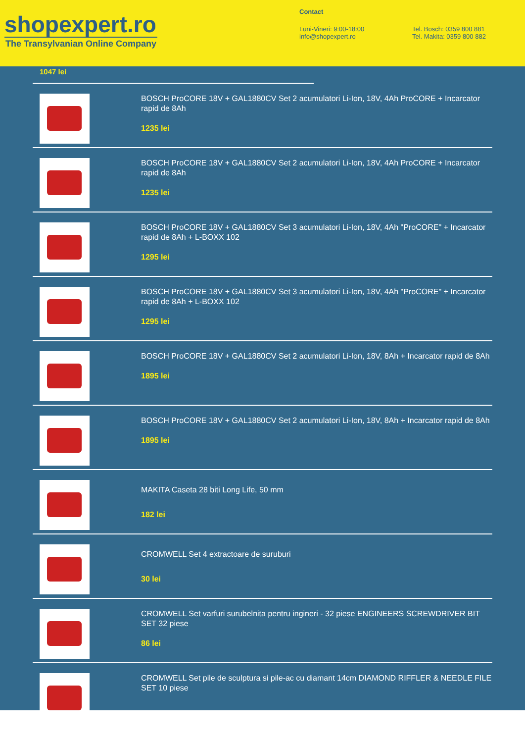shopexpert.ro
The Transylvanian Online Company
Contact
Luni-Vineri: 9:00-18:00
info@shopexpert.ro
Tel. Bosch: 0359 800 881
Tel. Makita: 0359 800 882
1047 lei
BOSCH ProCORE 18V + GAL1880CV Set 2 acumulatori Li-Ion, 18V, 4Ah ProCORE + Incarcator rapid de 8Ah
1235 lei
BOSCH ProCORE 18V + GAL1880CV Set 2 acumulatori Li-Ion, 18V, 4Ah ProCORE + Incarcator rapid de 8Ah
1235 lei
BOSCH ProCORE 18V + GAL1880CV Set 3 acumulatori Li-Ion, 18V, 4Ah "ProCORE" + Incarcator rapid de 8Ah + L-BOXX 102
1295 lei
BOSCH ProCORE 18V + GAL1880CV Set 3 acumulatori Li-Ion, 18V, 4Ah "ProCORE" + Incarcator rapid de 8Ah + L-BOXX 102
1295 lei
BOSCH ProCORE 18V + GAL1880CV Set 2 acumulatori Li-Ion, 18V, 8Ah + Incarcator rapid de 8Ah
1895 lei
BOSCH ProCORE 18V + GAL1880CV Set 2 acumulatori Li-Ion, 18V, 8Ah + Incarcator rapid de 8Ah
1895 lei
MAKITA Caseta 28 biti Long Life, 50 mm
182 lei
CROMWELL Set 4 extractoare de suruburi
30 lei
CROMWELL Set varfuri surubelnita pentru ingineri - 32 piese ENGINEERS SCREWDRIVER BIT SET 32 piese
86 lei
CROMWELL Set pile de sculptura si pile-ac cu diamant 14cm DIAMOND RIFFLER & NEEDLE FILE SET 10 piese